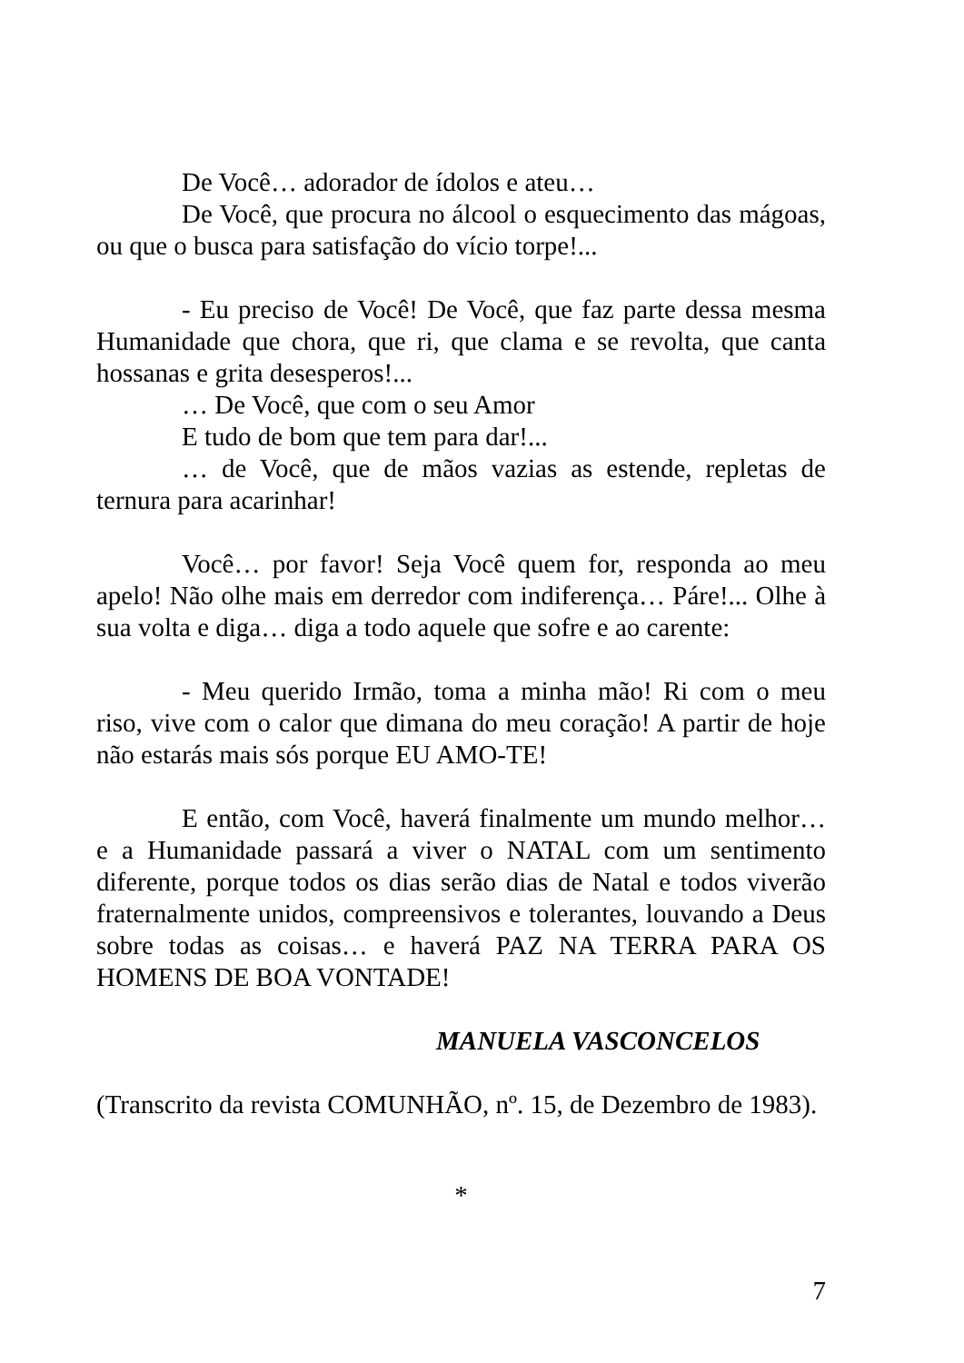De Você… adorador de ídolos e ateu…
De Você, que procura no álcool o esquecimento das mágoas, ou que o busca para satisfação do vício torpe!...
- Eu preciso de Você! De Você, que faz parte dessa mesma Humanidade que chora, que ri, que clama e se revolta, que canta hossanas e grita desesperos!...
… De Você, que com o seu Amor
E tudo de bom que tem para dar!...
… de Você, que de mãos vazias as estende, repletas de ternura para acarinhar!
Você… por favor! Seja Você quem for, responda ao meu apelo! Não olhe mais em derredor com indiferença… Páre!... Olhe à sua volta e diga… diga a todo aquele que sofre e ao carente:
- Meu querido Irmão, toma a minha mão! Ri com o meu riso, vive com o calor que dimana do meu coração! A partir de hoje não estarás mais sós porque EU AMO-TE!
E então, com Você, haverá finalmente um mundo melhor… e a Humanidade passará a viver o NATAL com um sentimento diferente, porque todos os dias serão dias de Natal e todos viverão fraternalmente unidos, compreensivos e tolerantes, louvando a Deus sobre todas as coisas… e haverá PAZ NA TERRA PARA OS HOMENS DE BOA VONTADE!
MANUELA VASCONCELOS
(Transcrito da revista COMUNHÃO, nº. 15, de Dezembro de 1983).
*
7